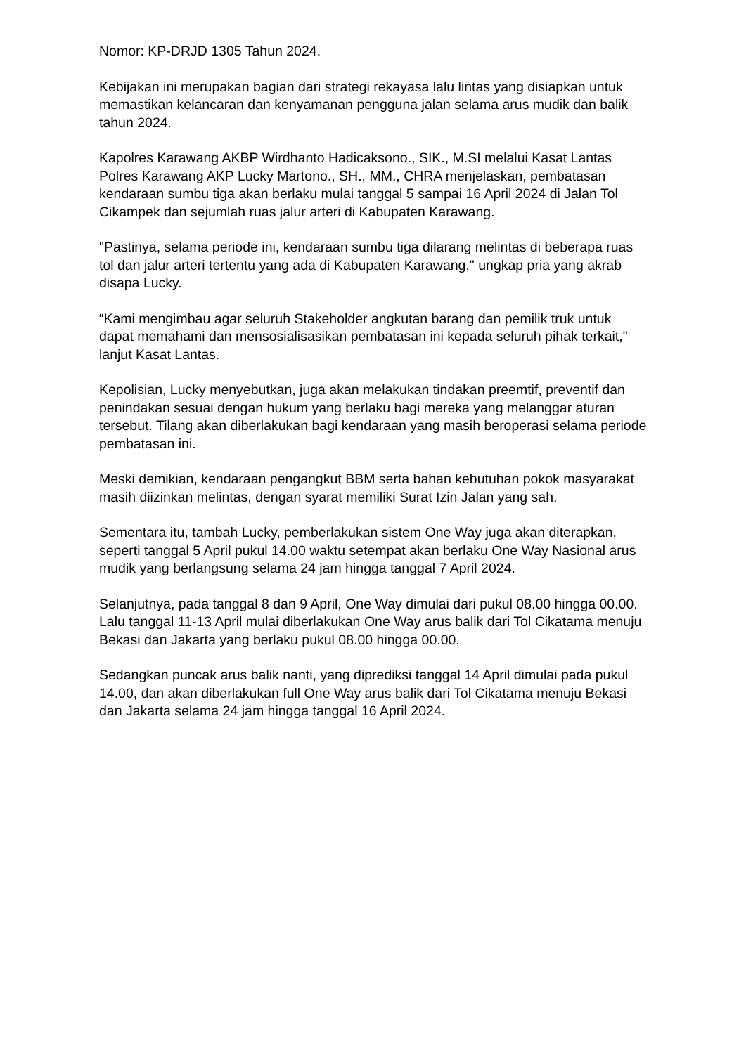Nomor: KP-DRJD 1305 Tahun 2024.
Kebijakan ini merupakan bagian dari strategi rekayasa lalu lintas yang disiapkan untuk memastikan kelancaran dan kenyamanan pengguna jalan selama arus mudik dan balik tahun 2024.
Kapolres Karawang AKBP Wirdhanto Hadicaksono., SIK., M.SI melalui Kasat Lantas Polres Karawang AKP Lucky Martono., SH., MM., CHRA menjelaskan, pembatasan kendaraan sumbu tiga akan berlaku mulai tanggal 5 sampai 16 April 2024 di Jalan Tol Cikampek dan sejumlah ruas jalur arteri di Kabupaten Karawang.
"Pastinya, selama periode ini, kendaraan sumbu tiga dilarang melintas di beberapa ruas tol dan jalur arteri tertentu yang ada di Kabupaten Karawang," ungkap pria yang akrab disapa Lucky.
“Kami mengimbau agar seluruh Stakeholder angkutan barang dan pemilik truk untuk dapat memahami dan mensosialisasikan pembatasan ini kepada seluruh pihak terkait," lanjut Kasat Lantas.
Kepolisian, Lucky menyebutkan, juga akan melakukan tindakan preemtif, preventif dan penindakan sesuai dengan hukum yang berlaku bagi mereka yang melanggar aturan tersebut. Tilang akan diberlakukan bagi kendaraan yang masih beroperasi selama periode pembatasan ini.
Meski demikian, kendaraan pengangkut BBM serta bahan kebutuhan pokok masyarakat masih diizinkan melintas, dengan syarat memiliki Surat Izin Jalan yang sah.
Sementara itu, tambah Lucky, pemberlakukan sistem One Way juga akan diterapkan, seperti tanggal 5 April pukul 14.00 waktu setempat akan berlaku One Way Nasional arus mudik yang berlangsung selama 24 jam hingga tanggal 7 April 2024.
Selanjutnya, pada tanggal 8 dan 9 April, One Way dimulai dari pukul 08.00 hingga 00.00. Lalu tanggal 11-13 April mulai diberlakukan One Way arus balik dari Tol Cikatama menuju Bekasi dan Jakarta yang berlaku pukul 08.00 hingga 00.00.
Sedangkan puncak arus balik nanti, yang diprediksi tanggal 14 April dimulai pada pukul 14.00, dan akan diberlakukan full One Way arus balik dari Tol Cikatama menuju Bekasi dan Jakarta selama 24 jam hingga tanggal 16 April 2024.